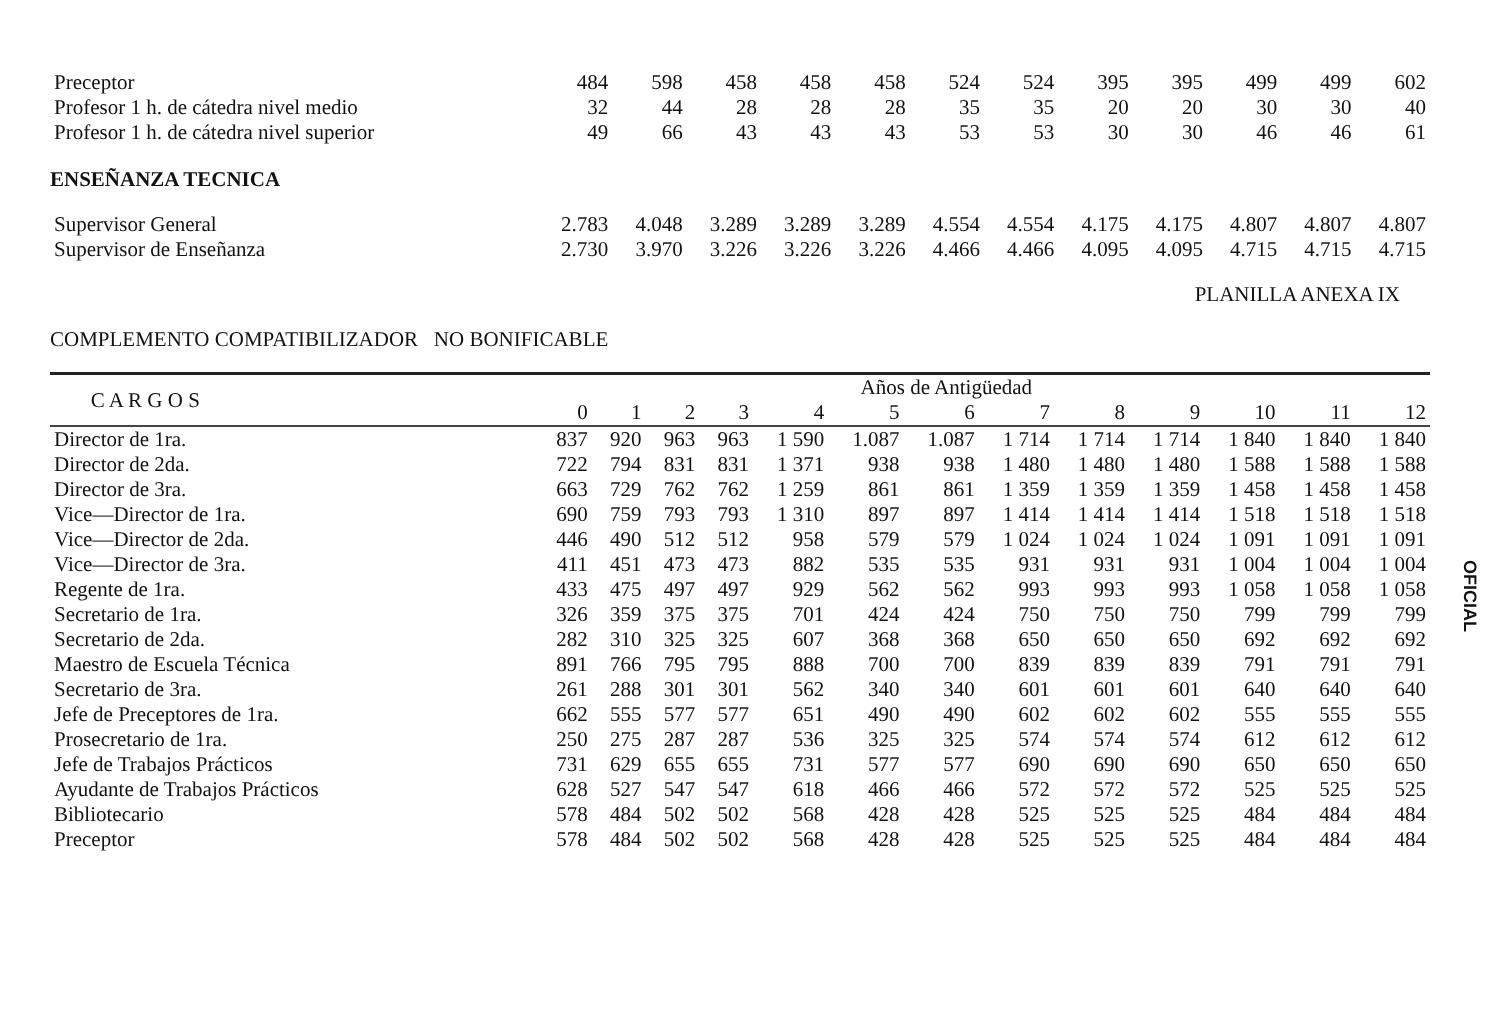| Preceptor | 484 | 598 | 458 | 458 | 458 | 524 | 524 | 395 | 395 | 499 | 499 | 602 |
| Profesor 1 h. de cátedra nivel medio | 32 | 44 | 28 | 28 | 28 | 35 | 35 | 20 | 20 | 30 | 30 | 40 |
| Profesor 1 h. de cátedra nivel superior | 49 | 66 | 43 | 43 | 43 | 53 | 53 | 30 | 30 | 46 | 46 | 61 |
ENSEÑANZA TECNICA
| Supervisor General | 2.783 | 4.048 | 3.289 | 3.289 | 3.289 | 4.554 | 4.554 | 4.175 | 4.175 | 4.807 | 4.807 | 4.807 |
| Supervisor de Enseñanza | 2.730 | 3.970 | 3.226 | 3.226 | 3.226 | 4.466 | 4.466 | 4.095 | 4.095 | 4.715 | 4.715 | 4.715 |
PLANILLA ANEXA IX
COMPLEMENTO COMPATIBILIZADOR NO BONIFICABLE
| C A R G O S | Años de Antigüedad | | | | | | | | | | | | |
| --- | --- | --- | --- | --- | --- | --- | --- | --- | --- | --- | --- | --- | --- |
| | 0 | 1 | 2 | 3 | 4 | 5 | 6 | 7 | 8 | 9 | 10 | 11 | 12 |
| Director de 1ra. | 837 | 920 | 963 | 963 | 1 590 | 1.087 | 1.087 | 1 714 | 1 714 | 1 714 | 1 840 | 1 840 | 1 840 |
| Director de 2da. | 722 | 794 | 831 | 831 | 1 371 | 938 | 938 | 1 480 | 1 480 | 1 480 | 1 588 | 1 588 | 1 588 |
| Director de 3ra. | 663 | 729 | 762 | 762 | 1 259 | 861 | 861 | 1 359 | 1 359 | 1 359 | 1 458 | 1 458 | 1 458 |
| Vice—Director de 1ra. | 690 | 759 | 793 | 793 | 1 310 | 897 | 897 | 1 414 | 1 414 | 1 414 | 1 518 | 1 518 | 1 518 |
| Vice—Director de 2da. | 446 | 490 | 512 | 512 | 958 | 579 | 579 | 1 024 | 1 024 | 1 024 | 1 091 | 1 091 | 1 091 |
| Vice—Director de 3ra. | 411 | 451 | 473 | 473 | 882 | 535 | 535 | 931 | 931 | 931 | 1 004 | 1 004 | 1 004 |
| Regente de 1ra. | 433 | 475 | 497 | 497 | 929 | 562 | 562 | 993 | 993 | 993 | 1 058 | 1 058 | 1 058 |
| Secretario de 1ra. | 326 | 359 | 375 | 375 | 701 | 424 | 424 | 750 | 750 | 750 | 799 | 799 | 799 |
| Secretario de 2da. | 282 | 310 | 325 | 325 | 607 | 368 | 368 | 650 | 650 | 650 | 692 | 692 | 692 |
| Maestro de Escuela Técnica | 891 | 766 | 795 | 795 | 888 | 700 | 700 | 839 | 839 | 839 | 791 | 791 | 791 |
| Secretario de 3ra. | 261 | 288 | 301 | 301 | 562 | 340 | 340 | 601 | 601 | 601 | 640 | 640 | 640 |
| Jefe de Preceptores de 1ra. | 662 | 555 | 577 | 577 | 651 | 490 | 490 | 602 | 602 | 602 | 555 | 555 | 555 |
| Prosecretario de 1ra. | 250 | 275 | 287 | 287 | 536 | 325 | 325 | 574 | 574 | 574 | 612 | 612 | 612 |
| Jefe de Trabajos Prácticos | 731 | 629 | 655 | 655 | 731 | 577 | 577 | 690 | 690 | 690 | 650 | 650 | 650 |
| Ayudante de Trabajos Prácticos | 628 | 527 | 547 | 547 | 618 | 466 | 466 | 572 | 572 | 572 | 525 | 525 | 525 |
| Bibliotecario | 578 | 484 | 502 | 502 | 568 | 428 | 428 | 525 | 525 | 525 | 484 | 484 | 484 |
| Preceptor | 578 | 484 | 502 | 502 | 568 | 428 | 428 | 525 | 525 | 525 | 484 | 484 | 484 |
OFICIAL